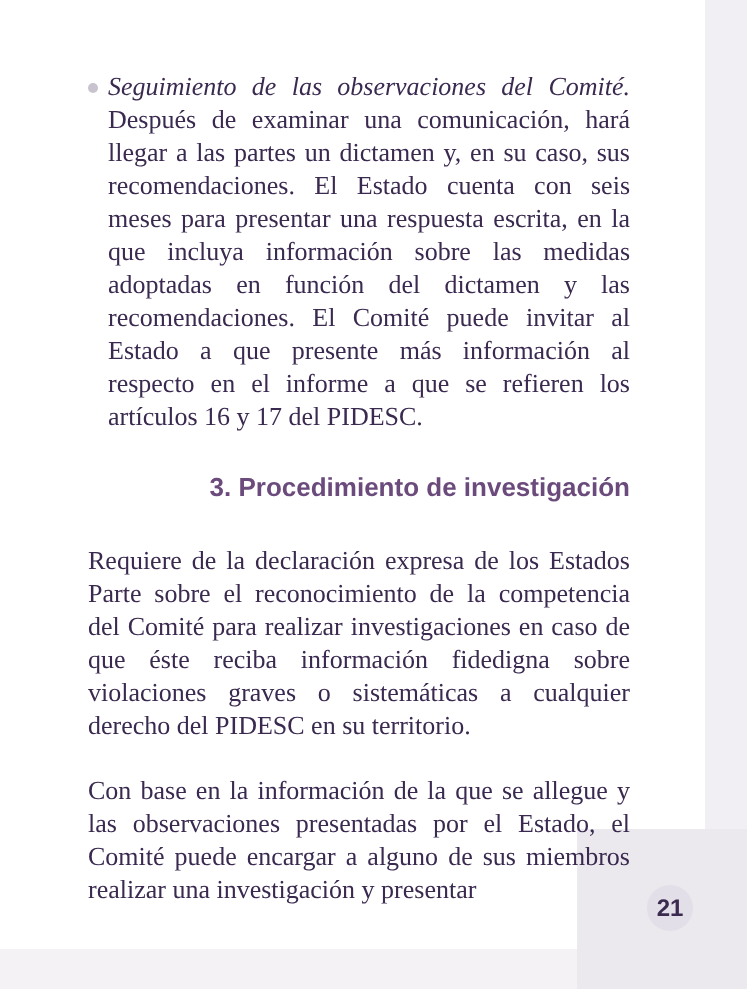Seguimiento de las observaciones del Comité. Después de examinar una comunicación, hará llegar a las partes un dictamen y, en su caso, sus recomendaciones. El Estado cuenta con seis meses para presentar una respuesta escrita, en la que incluya información sobre las medidas adoptadas en función del dictamen y las recomendaciones. El Comité puede invitar al Estado a que presente más información al respecto en el informe a que se refieren los artículos 16 y 17 del PIDESC.
3. Procedimiento de investigación
Requiere de la declaración expresa de los Estados Parte sobre el reconocimiento de la competencia del Comité para realizar investigaciones en caso de que éste reciba información fidedigna sobre violaciones graves o sistemáticas a cualquier derecho del PIDESC en su territorio.
Con base en la información de la que se allegue y las observaciones presentadas por el Estado, el Comité puede encargar a alguno de sus miembros realizar una investigación y presentar
21